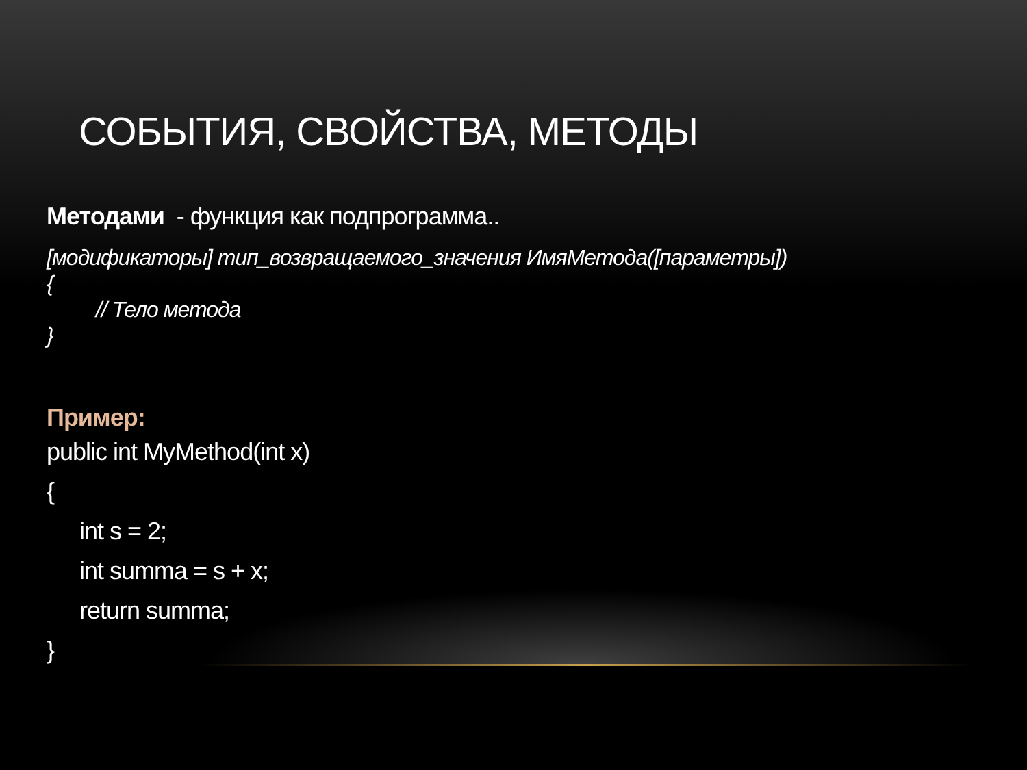СОБЫТИЯ, СВОЙСТВА, МЕТОДЫ
Методами - функция как подпрограмма..
[модификаторы] тип_возвращаемого_значения ИмяМетода([параметры])
{
// Тело метода
}
Пример:
public int MyMethod(int x)
{
int s = 2;
int summa = s + x;
return summa;
}